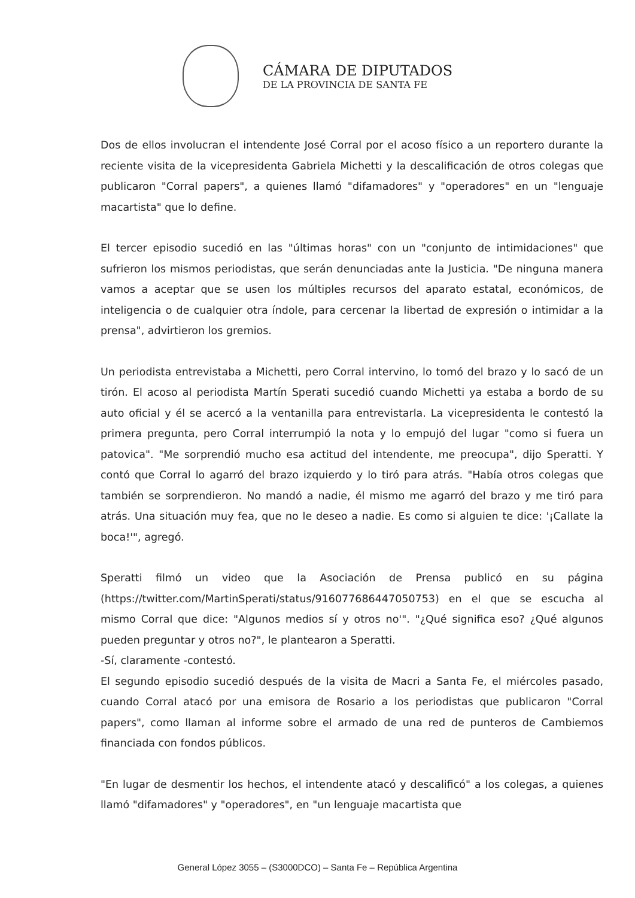CÁMARA DE DIPUTADOS
DE LA PROVINCIA DE SANTA FE
Dos de ellos involucran el intendente José Corral por el acoso físico a un reportero durante la reciente visita de la vicepresidenta Gabriela Michetti y la descalificación de otros colegas que publicaron "Corral papers", a quienes llamó "difamadores" y "operadores" en un "lenguaje macartista" que lo define.
El tercer episodio sucedió en las "últimas horas" con un "conjunto de intimidaciones" que sufrieron los mismos periodistas, que serán denunciadas ante la Justicia. "De ninguna manera vamos a aceptar que se usen los múltiples recursos del aparato estatal, económicos, de inteligencia o de cualquier otra índole, para cercenar la libertad de expresión o intimidar a la prensa", advirtieron los gremios.
Un periodista entrevistaba a Michetti, pero Corral intervino, lo tomó del brazo y lo sacó de un tirón. El acoso al periodista Martín Sperati sucedió cuando Michetti ya estaba a bordo de su auto oficial y él se acercó a la ventanilla para entrevistarla. La vicepresidenta le contestó la primera pregunta, pero Corral interrumpió la nota y lo empujó del lugar "como si fuera un patovica". "Me sorprendió mucho esa actitud del intendente, me preocupa", dijo Speratti. Y contó que Corral lo agarró del brazo izquierdo y lo tiró para atrás. "Había otros colegas que también se sorprendieron. No mandó a nadie, él mismo me agarró del brazo y me tiró para atrás. Una situación muy fea, que no le deseo a nadie. Es como si alguien te dice: '¡Callate la boca!'", agregó.
Speratti filmó un video que la Asociación de Prensa publicó en su página (https://twitter.com/MartinSperati/status/916077686447050753) en el que se escucha al mismo Corral que dice: "Algunos medios sí y otros no'". "¿Qué significa eso? ¿Qué algunos pueden preguntar y otros no?", le plantearon a Speratti.
-Sí, claramente -contestó.
El segundo episodio sucedió después de la visita de Macri a Santa Fe, el miércoles pasado, cuando Corral atacó por una emisora de Rosario a los periodistas que publicaron "Corral papers", como llaman al informe sobre el armado de una red de punteros de Cambiemos financiada con fondos públicos.
"En lugar de desmentir los hechos, el intendente atacó y descalificó" a los colegas, a quienes llamó "difamadores" y "operadores", en "un lenguaje macartista que
General López 3055 – (S3000DCO) – Santa Fe – República Argentina